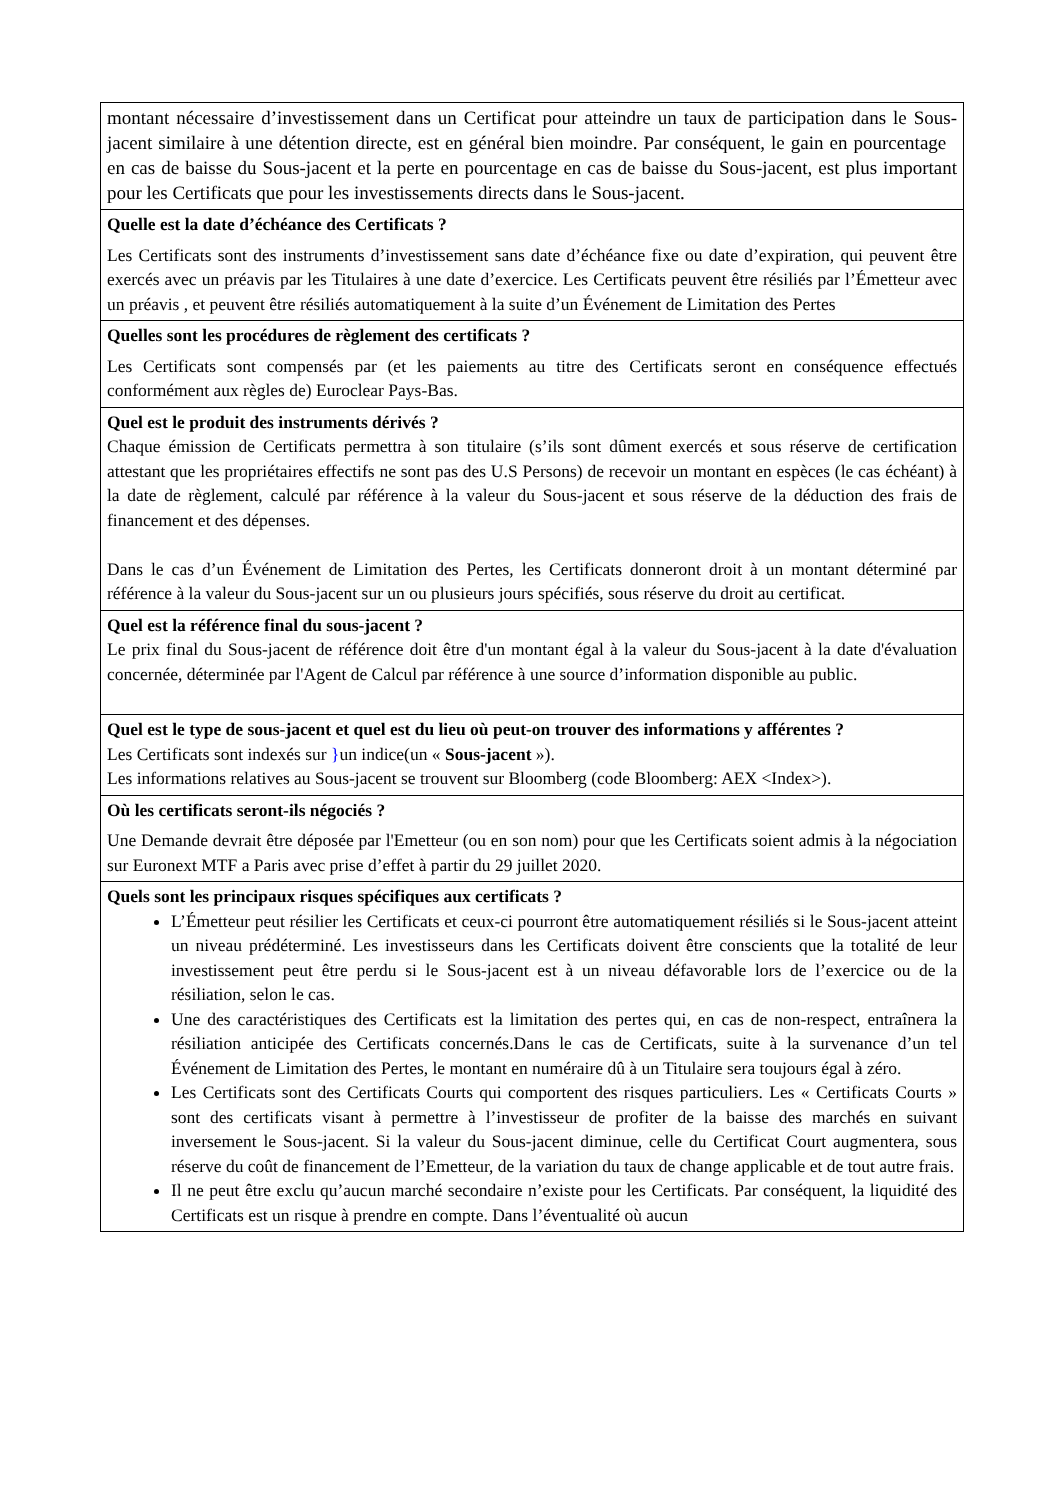| montant nécessaire d’investissement dans un Certificat pour atteindre un taux de participation dans le Sous-jacent similaire à une détention directe, est en général bien moindre. Par conséquent, le gain en pourcentage en cas de baisse du Sous-jacent et la perte en pourcentage en cas de baisse du Sous-jacent, est plus important pour les Certificats que pour les investissements directs dans le Sous-jacent. |
| Quelle est la date d’échéance des Certificats ? Les Certificats sont des instruments d’investissement sans date d’échéance fixe ou date d’expiration, qui peuvent être exercés avec un préavis par les Titulaires à une date d’exercice. Les Certificats peuvent être résiliés par l’Émetteur avec un préavis , et peuvent être résiliés automatiquement à la suite d’un Événement de Limitation des Pertes |
| Quelles sont les procédures de règlement des certificats ? Les Certificats sont compensés par (et les paiements au titre des Certificats seront en conséquence effectués conformément aux règles de) Euroclear Pays-Bas. |
| Quel est le produit des instruments dérivés ? Chaque émission de Certificats permettra à son titulaire (s’ils sont dûment exercés et sous réserve de certification attestant que les propriétaires effectifs ne sont pas des U.S Persons) de recevoir un montant en espèces (le cas échéant) à la date de règlement, calculé par référence à la valeur du Sous-jacent et sous réserve de la déduction des frais de financement et des dépenses. Dans le cas d’un Événement de Limitation des Pertes, les Certificats donneront droit à un montant déterminé par référence à la valeur du Sous-jacent sur un ou plusieurs jours spécifiés, sous réserve du droit au certificat. |
| Quel est la référence final du sous-jacent ? Le prix final du Sous-jacent de référence doit être d'un montant égal à la valeur du Sous-jacent à la date d'évaluation concernée, déterminée par l'Agent de Calcul par référence à une source d’information disponible au public. |
| Quel est le type de sous-jacent et quel est du lieu où peut-on trouver des informations y afférentes ? Les Certificats sont indexés sur } un indice(un « Sous-jacent »). Les informations relatives au Sous-jacent se trouvent sur Bloomberg (code Bloomberg: AEX <Index>). |
| Où les certificats seront-ils négociés ? Une Demande devrait être déposée par l'Emetteur (ou en son nom) pour que les Certificats soient admis à la négociation sur Euronext MTF a Paris avec prise d’effet à partir du 29 juillet 2020. |
| Quels sont les principaux risques spécifiques aux certificats ? L’Émetteur peut résilier les Certificats et ceux-ci pourront être automatiquement résiliés si le Sous-jacent atteint un niveau prédéterminé. Les investisseurs dans les Certificats doivent être conscients que la totalité de leur investissement peut être perdu si le Sous-jacent est à un niveau défavorable lors de l’exercice ou de la résiliation, selon le cas. Une des caractéristiques des Certificats est la limitation des pertes qui, en cas de non-respect, entraînera la résiliation anticipée des Certificats concernés.Dans le cas de Certificats, suite à la survenance d’un tel Événement de Limitation des Pertes, le montant en numéraire dû à un Titulaire sera toujours égal à zéro. Les Certificats sont des Certificats Courts qui comportent des risques particuliers. Les « Certificats Courts » sont des certificats visant à permettre à l’investisseur de profiter de la baisse des marchés en suivant inversement le Sous-jacent. Si la valeur du Sous-jacent diminue, celle du Certificat Court augmentera, sous réserve du coût de financement de l’Emetteur, de la variation du taux de change applicable et de tout autre frais. Il ne peut être exclu qu’aucun marché secondaire n’existe pour les Certificats. Par conséquent, la liquidité des Certificats est un risque à prendre en compte. Dans l’éventualité où aucun |